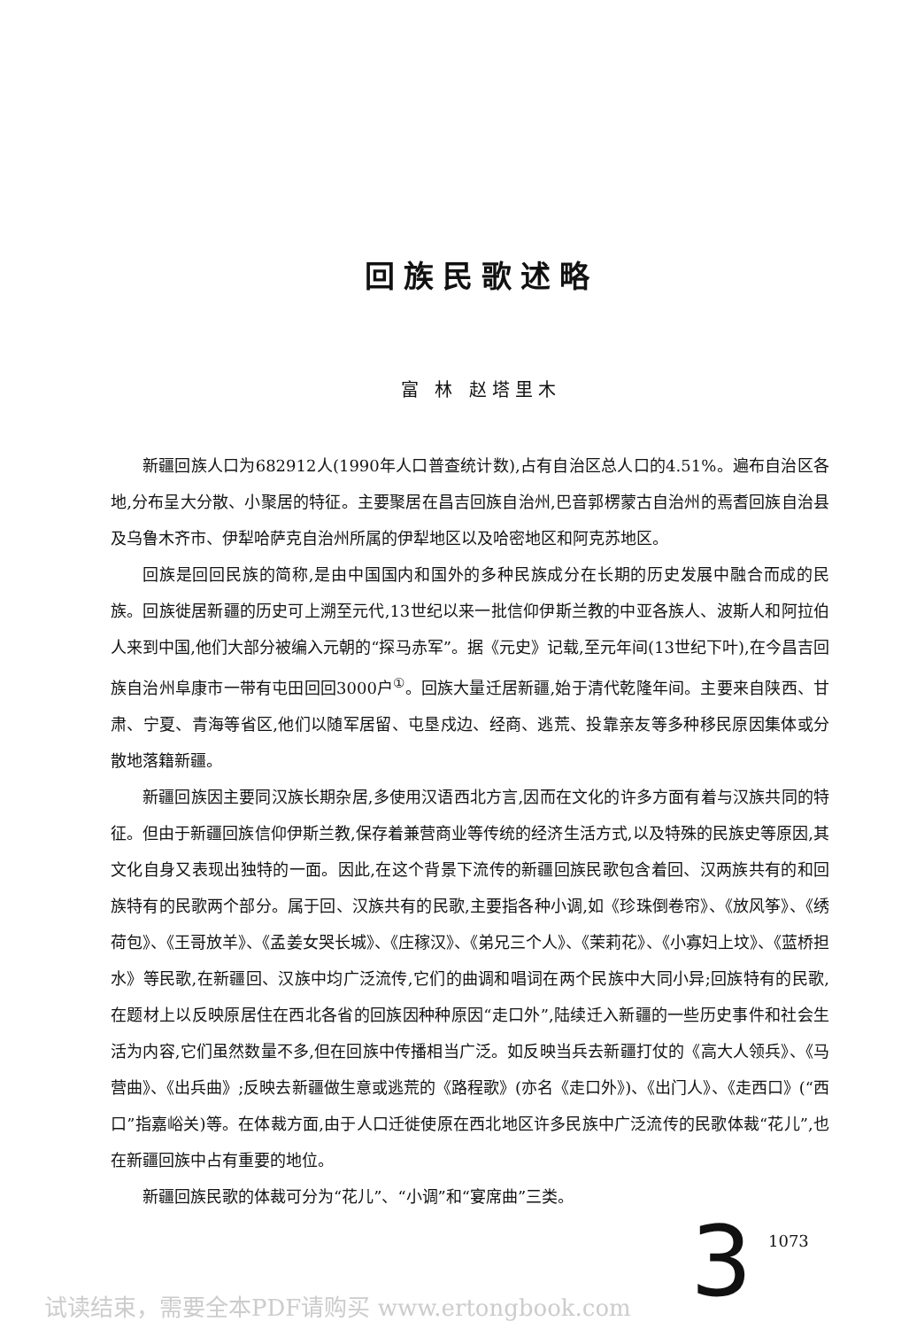回族民歌述略
富 林 赵塔里木
新疆回族人口为682912人(1990年人口普查统计数),占有自治区总人口的4.51%。遍布自治区各地,分布呈大分散、小聚居的特征。主要聚居在昌吉回族自治州,巴音郭楞蒙古自治州的焉耆回族自治县及乌鲁木齐市、伊犁哈萨克自治州所属的伊犁地区以及哈密地区和阿克苏地区。
回族是回回民族的简称,是由中国国内和国外的多种民族成分在长期的历史发展中融合而成的民族。回族徙居新疆的历史可上溯至元代,13世纪以来一批信仰伊斯兰教的中亚各族人、波斯人和阿拉伯人来到中国,他们大部分被编入元朝的“探马赤军”。据《元史》记载,至元年间(13世纪下叶),在今昌吉回族自治州阜康市一带有屯田回回3000户<sup>①</sup>。回族大量迁居新疆,始于清代乾隆年间。主要来自陕西、甘肃、宁夏、青海等省区,他们以随军居留、屯垦戍边、经商、逃荒、投靠亲友等多种移民原因集体或分散地落籍新疆。
新疆回族因主要同汉族长期杂居,多使用汉语西北方言,因而在文化的许多方面有着与汉族共同的特征。但由于新疆回族信仰伊斯兰教,保存着兼营商业等传统的经济生活方式,以及特殊的民族史等原因,其文化自身又表现出独特的一面。因此,在这个背景下流传的新疆回族民歌包含着回、汉两族共有的和回族特有的民歌两个部分。属于回、汉族共有的民歌,主要指各种小调,如《珍珠倒卷帘》、《放风筝》、《绣荷包》、《王哥放羊》、《孟姜女哭长城》、《庄稼汉》、《弟兄三个人》、《茉莉花》、《小寡妇上坟》、《蓝桥担水》等民歌,在新疆回、汉族中均广泛流传,它们的曲调和唱词在两个民族中大同小异;回族特有的民歌,在题材上以反映原居住在西北各省的回族因种种原因“走口外”,陆续迁入新疆的一些历史事件和社会生活为内容,它们虽然数量不多,但在回族中传播相当广泛。如反映当兵去新疆打仗的《高大人领兵》、《马营曲》、《出兵曲》;反映去新疆做生意或逃荒的《路程歌》(亦名《走口外》)、《出门人》、《走西口》(“西口”指嘉峪关)等。在体裁方面,由于人口迁徙使原在西北地区许多民族中广泛流传的民歌体裁“花儿”,也在新疆回族中占有重要的地位。
新疆回族民歌的体裁可分为“花儿”、“小调”和“宴席曲”三类。
3 1073
试读结束，需要全本PDF请购买 www.ertongbook.com